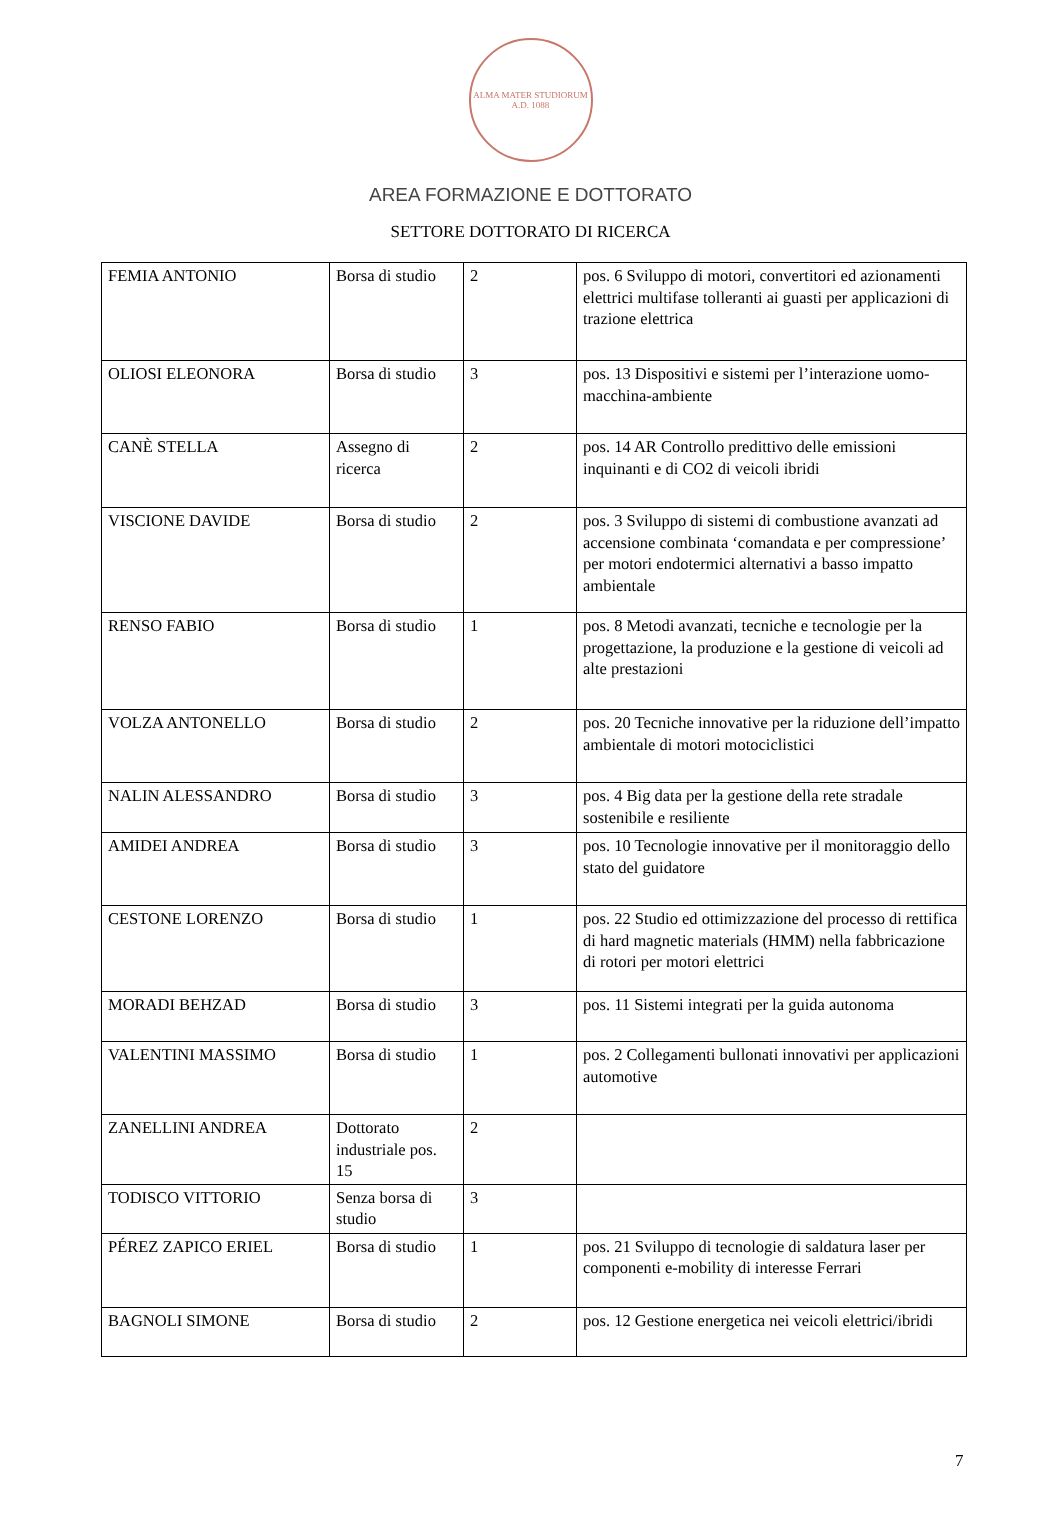ALMA MATER STUDIORUM
A.D. 1088
AREA FORMAZIONE E DOTTORATO
SETTORE DOTTORATO DI RICERCA
| FEMIA ANTONIO | Borsa di studio | 2 | pos. 6 Sviluppo di motori, convertitori ed azionamenti elettrici multifase tolleranti ai guasti per applicazioni di trazione elettrica |
| OLIOSI ELEONORA | Borsa di studio | 3 | pos. 13 Dispositivi e sistemi per l’interazione uomo-macchina-ambiente |
| CANÈ STELLA | Assegno di ricerca | 2 | pos. 14 AR Controllo predittivo delle emissioni inquinanti e di CO2 di veicoli ibridi |
| VISCIONE DAVIDE | Borsa di studio | 2 | pos. 3 Sviluppo di sistemi di combustione avanzati ad accensione combinata ‘comandata e per compressione’ per motori endotermici alternativi a basso impatto ambientale |
| RENSO FABIO | Borsa di studio | 1 | pos. 8 Metodi avanzati, tecniche e tecnologie per la progettazione, la produzione e la gestione di veicoli ad alte prestazioni |
| VOLZA ANTONELLO | Borsa di studio | 2 | pos. 20 Tecniche innovative per la riduzione dell’impatto ambientale di motori motociclistici |
| NALIN ALESSANDRO | Borsa di studio | 3 | pos. 4 Big data per la gestione della rete stradale sostenibile e resiliente |
| AMIDEI ANDREA | Borsa di studio | 3 | pos. 10 Tecnologie innovative per il monitoraggio dello stato del guidatore |
| CESTONE LORENZO | Borsa di studio | 1 | pos. 22 Studio ed ottimizzazione del processo di rettifica di hard magnetic materials (HMM) nella fabbricazione di rotori per motori elettrici |
| MORADI BEHZAD | Borsa di studio | 3 | pos. 11 Sistemi integrati per la guida autonoma |
| VALENTINI MASSIMO | Borsa di studio | 1 | pos. 2 Collegamenti bullonati innovativi per applicazioni automotive |
| ZANELLINI ANDREA | Dottorato industriale pos. 15 | 2 | |
| TODISCO VITTORIO | Senza borsa di studio | 3 | |
| PÉREZ ZAPICO ERIEL | Borsa di studio | 1 | pos. 21 Sviluppo di tecnologie di saldatura laser per componenti e-mobility di interesse Ferrari |
| BAGNOLI SIMONE | Borsa di studio | 2 | pos. 12 Gestione energetica nei veicoli elettrici/ibridi |
7